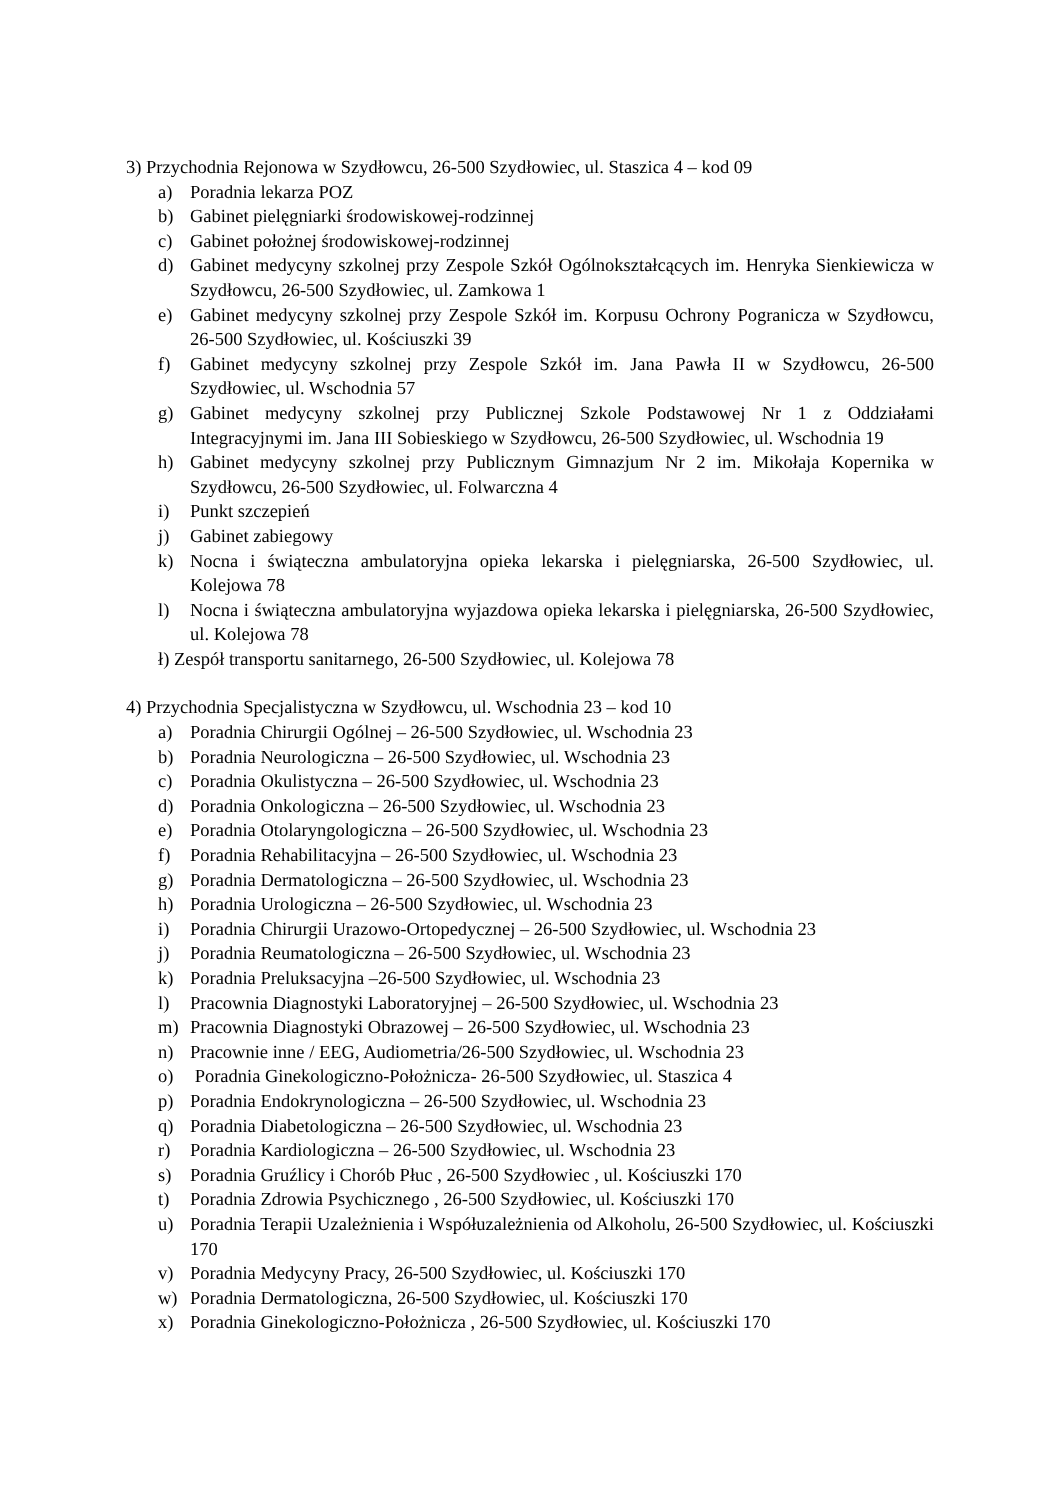3) Przychodnia Rejonowa w Szydłowcu, 26-500 Szydłowiec, ul. Staszica 4 – kod 09
a) Poradnia lekarza POZ
b) Gabinet pielęgniarki środowiskowej-rodzinnej
c) Gabinet położnej środowiskowej-rodzinnej
d) Gabinet medycyny szkolnej przy Zespole Szkół Ogólnokształcących im. Henryka Sienkiewicza w Szydłowcu, 26-500 Szydłowiec, ul. Zamkowa 1
e) Gabinet medycyny szkolnej przy Zespole Szkół im. Korpusu Ochrony Pogranicza w Szydłowcu, 26-500 Szydłowiec, ul. Kościuszki 39
f) Gabinet medycyny szkolnej przy Zespole Szkół im. Jana Pawła II w Szydłowcu, 26-500 Szydłowiec, ul. Wschodnia 57
g) Gabinet medycyny szkolnej przy Publicznej Szkole Podstawowej Nr 1 z Oddziałami Integracyjnymi im. Jana III Sobieskiego w Szydłowcu, 26-500 Szydłowiec, ul. Wschodnia 19
h) Gabinet medycyny szkolnej przy Publicznym Gimnazjum Nr 2 im. Mikołaja Kopernika w Szydłowcu, 26-500 Szydłowiec, ul. Folwarczna 4
i) Punkt szczepień
j) Gabinet zabiegowy
k) Nocna i świąteczna ambulatoryjna opieka lekarska i pielęgniarska, 26-500 Szydłowiec, ul. Kolejowa 78
l) Nocna i świąteczna ambulatoryjna wyjazdowa opieka lekarska i pielęgniarska, 26-500 Szydłowiec, ul. Kolejowa 78
ł) Zespół transportu sanitarnego, 26-500 Szydłowiec, ul. Kolejowa 78
4) Przychodnia Specjalistyczna w Szydłowcu, ul. Wschodnia 23 – kod 10
a) Poradnia Chirurgii Ogólnej – 26-500 Szydłowiec, ul. Wschodnia 23
b) Poradnia Neurologiczna – 26-500 Szydłowiec, ul. Wschodnia 23
c) Poradnia Okulistyczna – 26-500 Szydłowiec, ul. Wschodnia 23
d) Poradnia Onkologiczna – 26-500 Szydłowiec, ul. Wschodnia 23
e) Poradnia Otolaryngologiczna – 26-500 Szydłowiec, ul. Wschodnia 23
f) Poradnia Rehabilitacyjna – 26-500 Szydłowiec, ul. Wschodnia 23
g) Poradnia Dermatologiczna – 26-500 Szydłowiec, ul. Wschodnia 23
h) Poradnia Urologiczna – 26-500 Szydłowiec, ul. Wschodnia 23
i) Poradnia Chirurgii Urazowo-Ortopedycznej – 26-500 Szydłowiec, ul. Wschodnia 23
j) Poradnia Reumatologiczna – 26-500 Szydłowiec, ul. Wschodnia 23
k) Poradnia Preluksacyjna –26-500 Szydłowiec, ul. Wschodnia 23
l) Pracownia Diagnostyki Laboratoryjnej – 26-500 Szydłowiec, ul. Wschodnia 23
m) Pracownia Diagnostyki Obrazowej – 26-500 Szydłowiec, ul. Wschodnia 23
n) Pracownie inne / EEG, Audiometria/26-500 Szydłowiec, ul. Wschodnia 23
o) Poradnia Ginekologiczno-Położnicza- 26-500 Szydłowiec, ul. Staszica 4
p) Poradnia Endokrynologiczna – 26-500 Szydłowiec, ul. Wschodnia 23
q) Poradnia Diabetologiczna – 26-500 Szydłowiec, ul. Wschodnia 23
r) Poradnia Kardiologiczna – 26-500 Szydłowiec, ul. Wschodnia 23
s) Poradnia Gruźlicy i Chorób Płuc , 26-500 Szydłowiec , ul. Kościuszki 170
t) Poradnia Zdrowia Psychicznego , 26-500 Szydłowiec, ul. Kościuszki 170
u) Poradnia Terapii Uzależnienia i Współuzależnienia od Alkoholu, 26-500 Szydłowiec, ul. Kościuszki 170
v) Poradnia Medycyny Pracy, 26-500 Szydłowiec, ul. Kościuszki 170
w) Poradnia Dermatologiczna, 26-500 Szydłowiec, ul. Kościuszki 170
x) Poradnia Ginekologiczno-Położnicza , 26-500 Szydłowiec, ul. Kościuszki 170